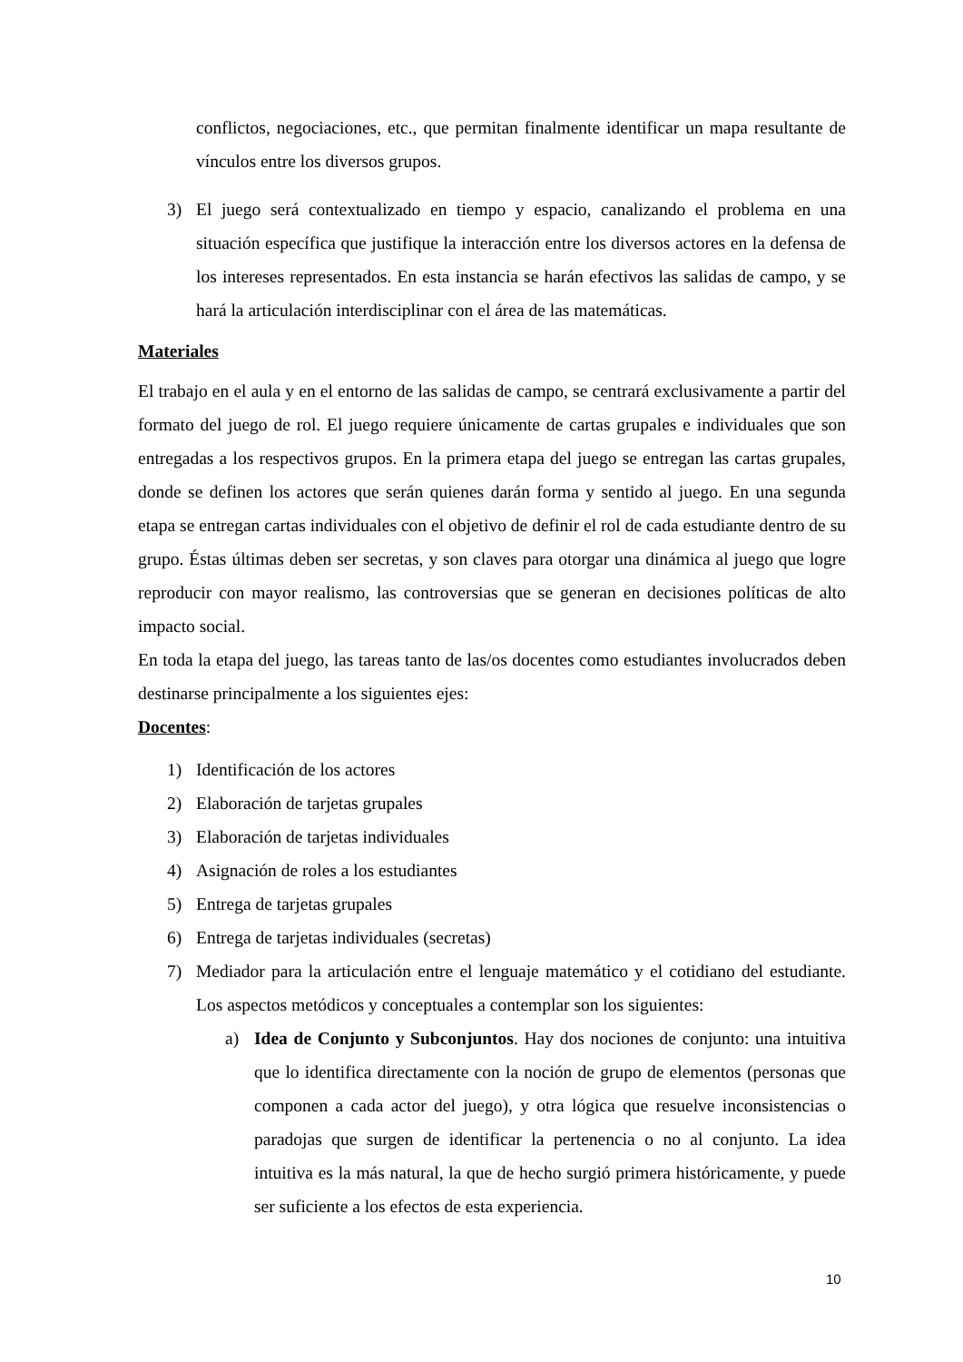conflictos, negociaciones, etc., que permitan finalmente identificar un mapa resultante de vínculos entre los diversos grupos.
3)
El juego será contextualizado en tiempo y espacio, canalizando el problema en una situación específica que justifique la interacción entre los diversos actores en la defensa de los intereses representados. En esta instancia se harán efectivos las salidas de campo, y se hará la articulación interdisciplinar con el área de las matemáticas.
Materiales
El trabajo en el aula y en el entorno de las salidas de campo, se centrará exclusivamente a partir del formato del juego de rol. El juego requiere únicamente de cartas grupales e individuales que son entregadas a los respectivos grupos. En la primera etapa del juego se entregan las cartas grupales, donde se definen los actores que serán quienes darán forma y sentido al juego. En una segunda etapa se entregan cartas individuales con el objetivo de definir el rol de cada estudiante dentro de su grupo. Éstas últimas deben ser secretas, y son claves para otorgar una dinámica al juego que logre reproducir con mayor realismo, las controversias que se generan en decisiones políticas de alto impacto social.
En toda la etapa del juego, las tareas tanto de las/os docentes como estudiantes involucrados deben destinarse principalmente a los siguientes ejes:
Docentes:
1)
Identificación de los actores
2)
Elaboración de tarjetas grupales
3)
Elaboración de tarjetas individuales
4)
Asignación de roles a los estudiantes
5)
Entrega de tarjetas grupales
6)
Entrega de tarjetas individuales (secretas)
7)
Mediador para la articulación entre el lenguaje matemático y el cotidiano del estudiante. Los aspectos metódicos y conceptuales a contemplar son los siguientes:
a)
Idea de Conjunto y Subconjuntos. Hay dos nociones de conjunto: una intuitiva que lo identifica directamente con la noción de grupo de elementos (personas que componen a cada actor del juego), y otra lógica que resuelve inconsistencias o paradojas que surgen de identificar la pertenencia o no al conjunto. La idea intuitiva es la más natural, la que de hecho surgió primera históricamente, y puede ser suficiente a los efectos de esta experiencia.
10